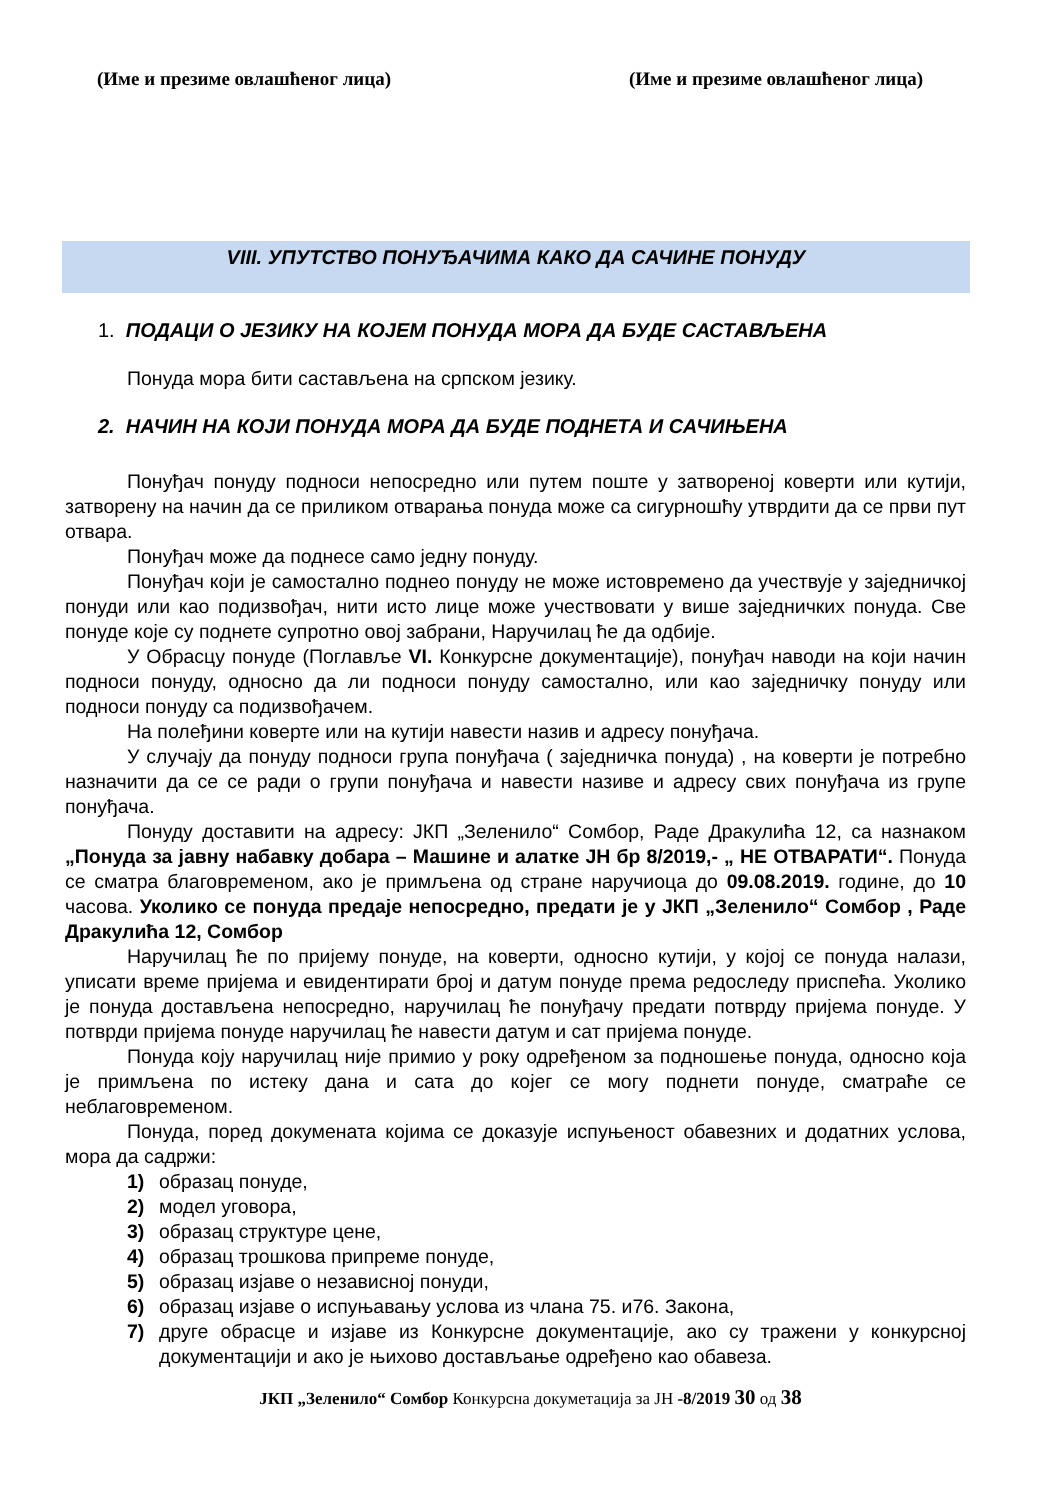(Име и презиме овлашћеног лица) (Име и презиме овлашћеног лица)
VIII. УПУТСТВО ПОНУЂАЧИМА КАКО ДА САЧИНЕ ПОНУДУ
1. ПОДАЦИ О ЈЕЗИКУ НА КОЈЕМ ПОНУДА МОРА ДА БУДЕ САСТАВЉЕНА
Понуда мора бити састављена на српском језику.
2. НАЧИН НА КОЈИ ПОНУДА МОРА ДА БУДЕ ПОДНЕТА И САЧИЊЕНА
Понуђач понуду подноси непосредно или путем поште у затвореној коверти или кутији, затворену на начин да се приликом отварања понуда може са сигурношћу утврдити да се први пут отвара.
Понуђач може да поднесе само једну понуду.
Понуђач који је самостално поднео понуду не може истовремено да учествује у заједничкој понуди или као подизвођач, нити исто лице може учествовати у више заједничких понуда. Све понуде које су поднете супротно овој забрани, Наручилац ће да одбије.
У Обрасцу понуде (Поглавље VI. Конкурсне документације), понуђач наводи на који начин подноси понуду, односно да ли подноси понуду самостално, или као заједничку понуду или подноси понуду са подизвођачем.
На полеђини коверте или на кутији навести назив и адресу понуђача.
У случају да понуду подноси група понуђача ( заједничка понуда) , на коверти је потребно назначити да се се ради о групи понуђача и навести називе и адресу свих понуђача из групе понуђача.
Понуду доставити на адресу: ЈКП „Зеленило“ Сомбор, Раде Дракулића 12, са назнаком „Понуда за јавну набавку добара – Машине и алатке ЈН бр 8/2019,- „ НЕ ОТВАРАТИ“. Понуда се сматра благовременом, ако је примљена од стране наручиоца до 09.08.2019. године, до 10 часова. Уколико се понуда предаје непосредно, предати је у ЈКП „Зеленило“ Сомбор , Раде Дракулића 12, Сомбор
Наручилац ће по пријему понуде, на коверти, односно кутији, у којој се понуда налази, уписати време пријема и евидентирати број и датум понуде према редоследу приспећа. Уколико је понуда достављена непосредно, наручилац ће понуђачу предати потврду пријема понуде. У потврди пријема понуде наручилац ће навести датум и сат пријема понуде.
Понуда коју наручилац није примио у року одређеном за подношење понуда, односно која је примљена по истеку дана и сата до којег се могу поднети понуде, сматраће се неблаговременом.
Понуда, поред докумената којима се доказује испуњеност обавезних и додатних услова, мора да садржи:
1) образац понуде,
2) модел уговора,
3) образац структуре цене,
4) образац трошкова припреме понуде,
5) образац изјаве о независној понуди,
6) образац изјаве о испуњавању услова из члана 75. и76. Закона,
7) друге обрасце и изјаве из Конкурсне документације, ако су тражени у конкурсној документацији и ако је њихово достављање одређено као обавеза.
ЈКП „Зеленило“ Сомбор Конкурсна докуметација за ЈН -8/2019 30 од 38